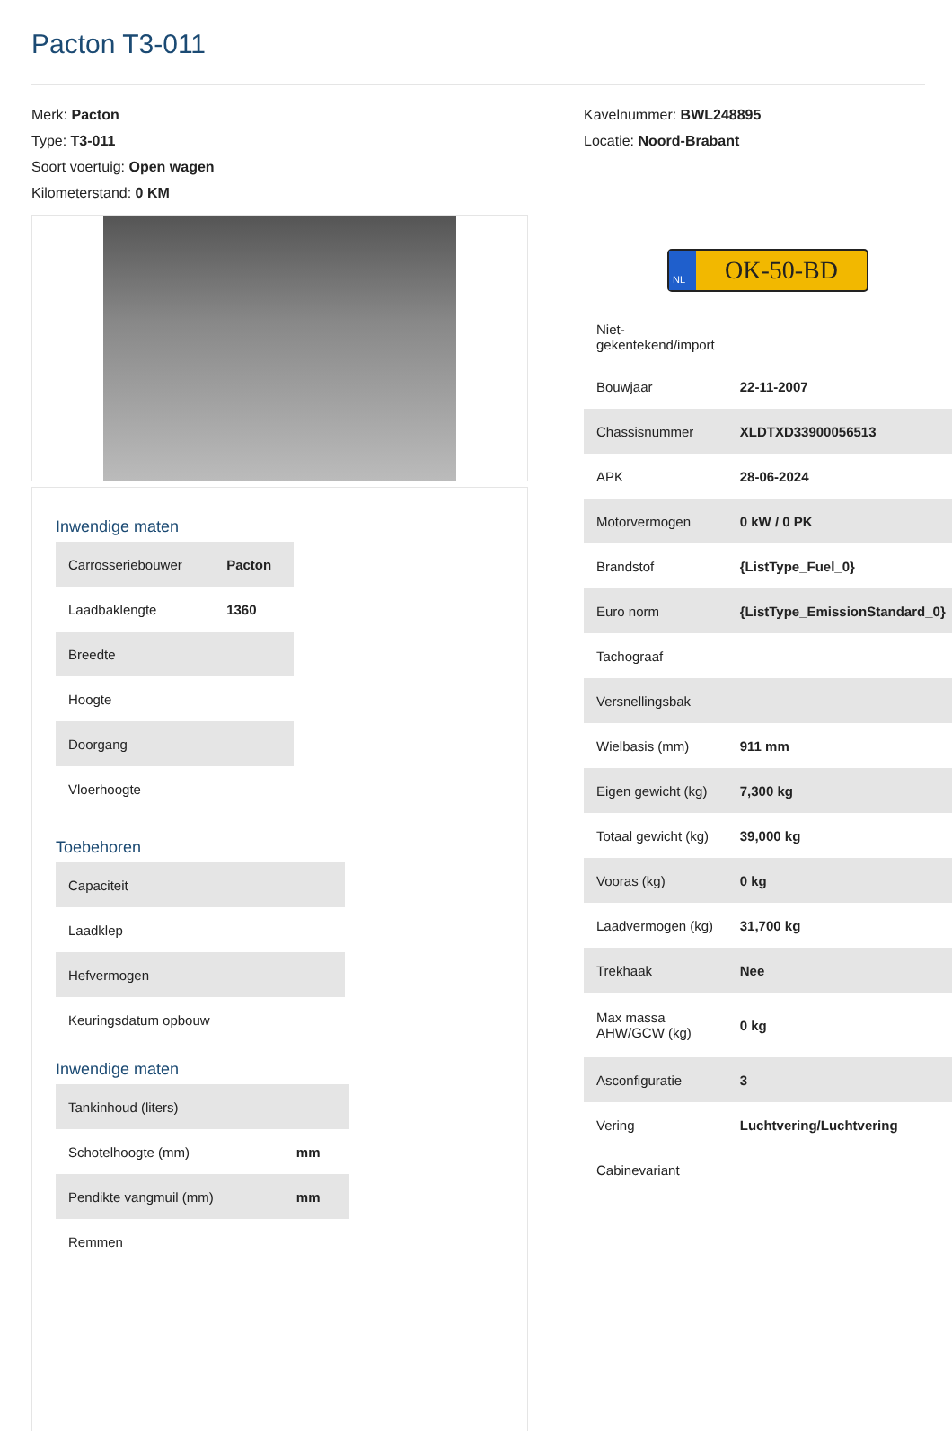Pacton T3-011
Merk: Pacton
Type: T3-011
Soort voertuig: Open wagen
Kilometerstand: 0 KM
Inwendige maten
| Carrosseriebouwer | Pacton |
| Laadbaklengte | 1360 |
| Breedte | |
| Hoogte | |
| Doorgang | |
| Vloerhoogte | |
Toebehoren
| Capaciteit | |
| Laadklep | |
| Hefvermogen | |
| Keuringsdatum opbouw | |
Inwendige maten
| Tankinhoud (liters) | |
| Schotelhoogte (mm) | mm |
| Pendikte vangmuil (mm) | mm |
| Remmen | |
Kavelnummer: BWL248895
Locatie: Noord-Brabant
NL OK-50-BD
| Niet- gekentekend/import | |
| Bouwjaar | 22-11-2007 |
| Chassisnummer | XLDTXD33900056513 |
| APK | 28-06-2024 |
| Motorvermogen | 0 kW / 0 PK |
| Brandstof | {ListType_Fuel_0} |
| Euro norm | {ListType_EmissionStandard_0} |
| Tachograaf | |
| Versnellingsbak | |
| Wielbasis (mm) | 911 mm |
| Eigen gewicht (kg) | 7,300 kg |
| Totaal gewicht (kg) | 39,000 kg |
| Vooras (kg) | 0 kg |
| Laadvermogen (kg) | 31,700 kg |
| Trekhaak | Nee |
| Max massa AHW/GCW (kg) | 0 kg |
| Asconfiguratie | 3 |
| Vering | Luchtvering/Luchtvering |
| Cabinevariant | |